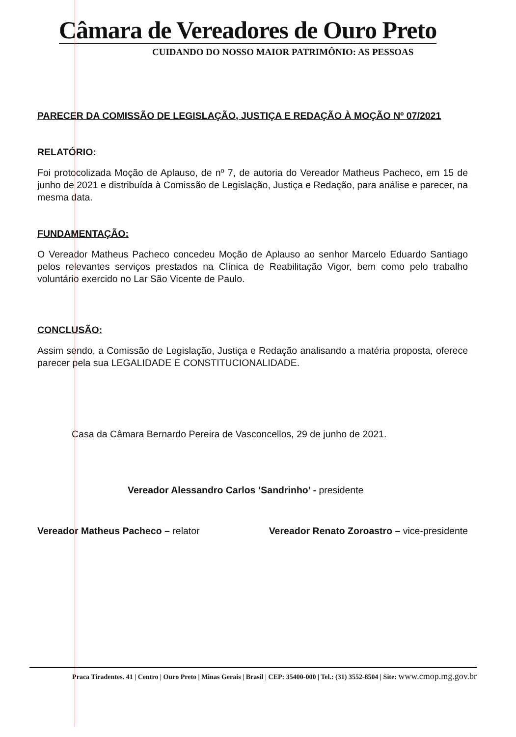Câmara de Vereadores de Ouro Preto
CUIDANDO DO NOSSO MAIOR PATRIMÔNIO: AS PESSOAS
PARECER DA COMISSÃO DE LEGISLAÇÃO, JUSTIÇA E REDAÇÃO À MOÇÃO Nº 07/2021
RELATÓRIO:
Foi protocolizada Moção de Aplauso, de nº 7, de autoria do Vereador Matheus Pacheco, em 15 de junho de 2021 e distribuída à Comissão de Legislação, Justiça e Redação, para análise e parecer, na mesma data.
FUNDAMENTAÇÃO:
O Vereador Matheus Pacheco concedeu Moção de Aplauso ao senhor Marcelo Eduardo Santiago pelos relevantes serviços prestados na Clínica de Reabilitação Vigor, bem como pelo trabalho voluntário exercido no Lar São Vicente de Paulo.
CONCLUSÃO:
Assim sendo, a Comissão de Legislação, Justiça e Redação analisando a matéria proposta, oferece parecer pela sua LEGALIDADE E CONSTITUCIONALIDADE.
Casa da Câmara Bernardo Pereira de Vasconcellos, 29 de junho de 2021.
Vereador Alessandro Carlos ‘Sandrinho’ - presidente
Vereador Matheus Pacheco – relator
Vereador Renato Zoroastro – vice-presidente
Praca Tiradentes. 41 | Centro | Ouro Preto | Minas Gerais | Brasil | CEP: 35400-000 | Tel.: (31) 3552-8504 | Site: www.cmop.mg.gov.br